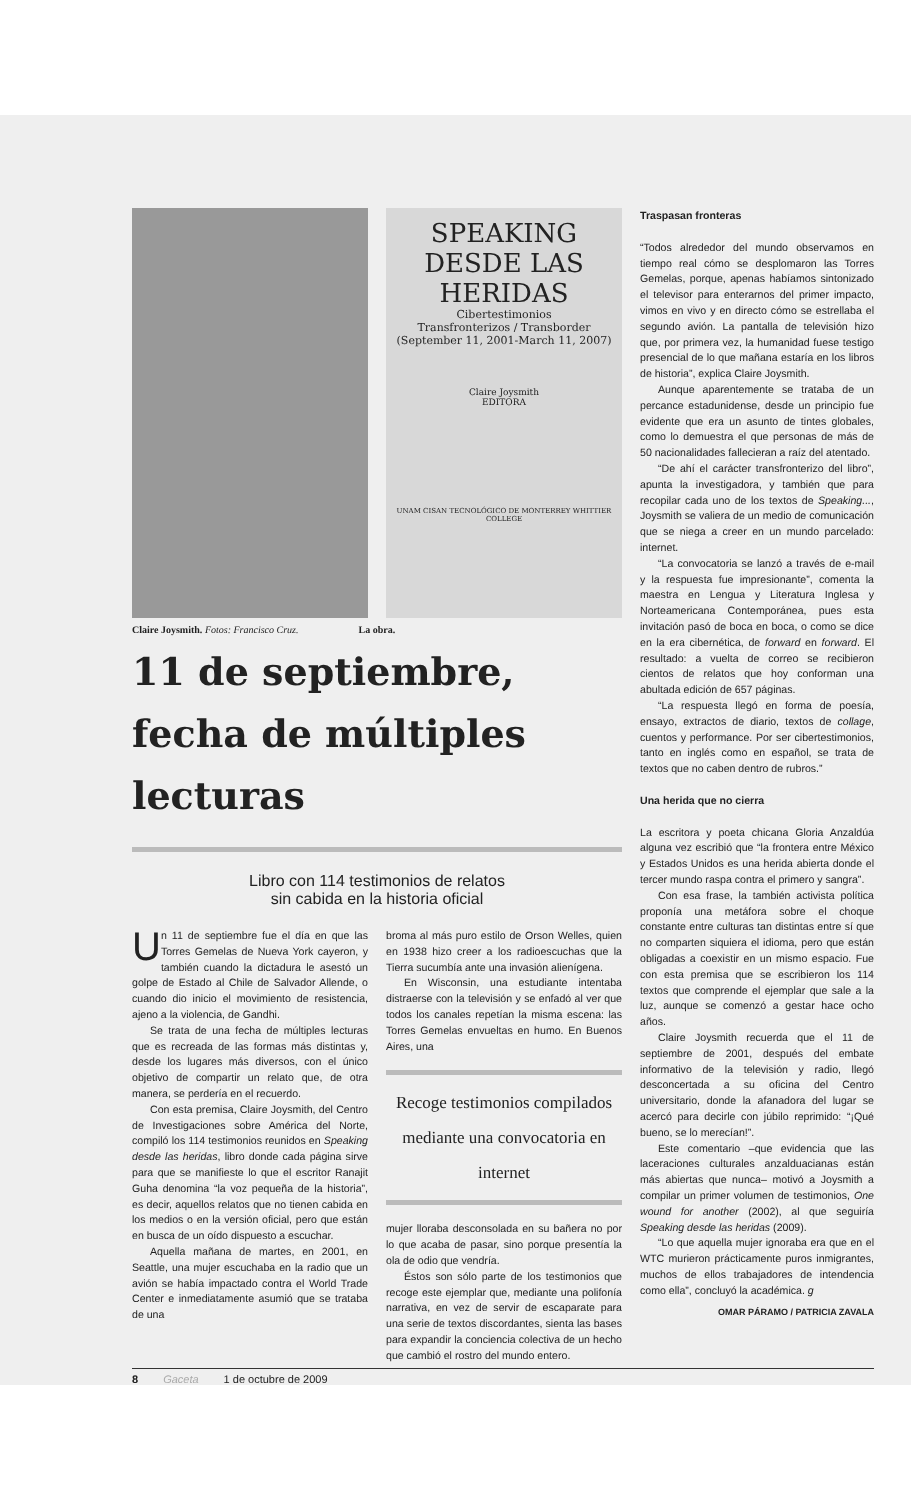SPEAKING DESDE LAS HERIDAS
Cibertestimonios
Transfronterizos / Transborder
(September 11, 2001-March 11, 2007)
Claire Joysmith
EDITORA
UNAM CISAN TECNOLÓGICO DE MONTERREY WHITTIER COLLEGE
Claire Joysmith. Fotos: Francisco Cruz. La obra.
11 de septiembre, fecha de múltiples lecturas
Libro con 114 testimonios de relatos
sin cabida en la historia oficial
Un 11 de septiembre fue el día en que las Torres Gemelas de Nueva York cayeron, y también cuando la dictadura le asestó un golpe de Estado al Chile de Salvador Allende, o cuando dio inicio el movimiento de resistencia, ajeno a la violencia, de Gandhi.
Se trata de una fecha de múltiples lecturas que es recreada de las formas más distintas y, desde los lugares más diversos, con el único objetivo de compartir un relato que, de otra manera, se perdería en el recuerdo.
Con esta premisa, Claire Joysmith, del Centro de Investigaciones sobre América del Norte, compiló los 114 testimonios reunidos en Speaking desde las heridas, libro donde cada página sirve para que se manifieste lo que el escritor Ranajit Guha denomina “la voz pequeña de la historia”, es decir, aquellos relatos que no tienen cabida en los medios o en la versión oficial, pero que están en busca de un oído dispuesto a escuchar.
Aquella mañana de martes, en 2001, en Seattle, una mujer escuchaba en la radio que un avión se había impactado contra el World Trade Center e inmediatamente asumió que se trataba de una
broma al más puro estilo de Orson Welles, quien en 1938 hizo creer a los radioescuchas que la Tierra sucumbía ante una invasión alienígena.
En Wisconsin, una estudiante intentaba distraerse con la televisión y se enfadó al ver que todos los canales repetían la misma escena: las Torres Gemelas envueltas en humo. En Buenos Aires, una
Recoge testimonios compilados mediante una convocatoria en internet
mujer lloraba desconsolada en su bañera no por lo que acaba de pasar, sino porque presentía la ola de odio que vendría.
Éstos son sólo parte de los testimonios que recoge este ejemplar que, mediante una polifonía narrativa, en vez de servir de escaparate para una serie de textos discordantes, sienta las bases para expandir la conciencia colectiva de un hecho que cambió el rostro del mundo entero.
Traspasan fronteras
“Todos alrededor del mundo observamos en tiempo real cómo se desplomaron las Torres Gemelas, porque, apenas habíamos sintonizado el televisor para enterarnos del primer impacto, vimos en vivo y en directo cómo se estrellaba el segundo avión. La pantalla de televisión hizo que, por primera vez, la humanidad fuese testigo presencial de lo que mañana estaría en los libros de historia”, explica Claire Joysmith.
Aunque aparentemente se trataba de un percance estadunidense, desde un principio fue evidente que era un asunto de tintes globales, como lo demuestra el que personas de más de 50 nacionalidades fallecieran a raíz del atentado.
“De ahí el carácter transfronterizo del libro”, apunta la investigadora, y también que para recopilar cada uno de los textos de Speaking..., Joysmith se valiera de un medio de comunicación que se niega a creer en un mundo parcelado: internet.
“La convocatoria se lanzó a través de e-mail y la respuesta fue impresionante”, comenta la maestra en Lengua y Literatura Inglesa y Norteamericana Contemporánea, pues esta invitación pasó de boca en boca, o como se dice en la era cibernética, de forward en forward. El resultado: a vuelta de correo se recibieron cientos de relatos que hoy conforman una abultada edición de 657 páginas.
“La respuesta llegó en forma de poesía, ensayo, extractos de diario, textos de collage, cuentos y performance. Por ser cibertestimonios, tanto en inglés como en español, se trata de textos que no caben dentro de rubros.”
Una herida que no cierra
La escritora y poeta chicana Gloria Anzaldúa alguna vez escribió que “la frontera entre México y Estados Unidos es una herida abierta donde el tercer mundo raspa contra el primero y sangra”.
Con esa frase, la también activista política proponía una metáfora sobre el choque constante entre culturas tan distintas entre sí que no comparten siquiera el idioma, pero que están obligadas a coexistir en un mismo espacio. Fue con esta premisa que se escribieron los 114 textos que comprende el ejemplar que sale a la luz, aunque se comenzó a gestar hace ocho años.
Claire Joysmith recuerda que el 11 de septiembre de 2001, después del embate informativo de la televisión y radio, llegó desconcertada a su oficina del Centro universitario, donde la afanadora del lugar se acercó para decirle con júbilo reprimido: “¡Qué bueno, se lo merecían!”.
Este comentario –que evidencia que las laceraciones culturales anzalduacianas están más abiertas que nunca– motivó a Joysmith a compilar un primer volumen de testimonios, One wound for another (2002), al que seguiría Speaking desde las heridas (2009).
“Lo que aquella mujer ignoraba era que en el WTC murieron prácticamente puros inmigrantes, muchos de ellos trabajadores de intendencia como ella”, concluyó la académica. g
OMAR PÁRAMO / PATRICIA ZAVALA
8 Gaceta 1 de octubre de 2009